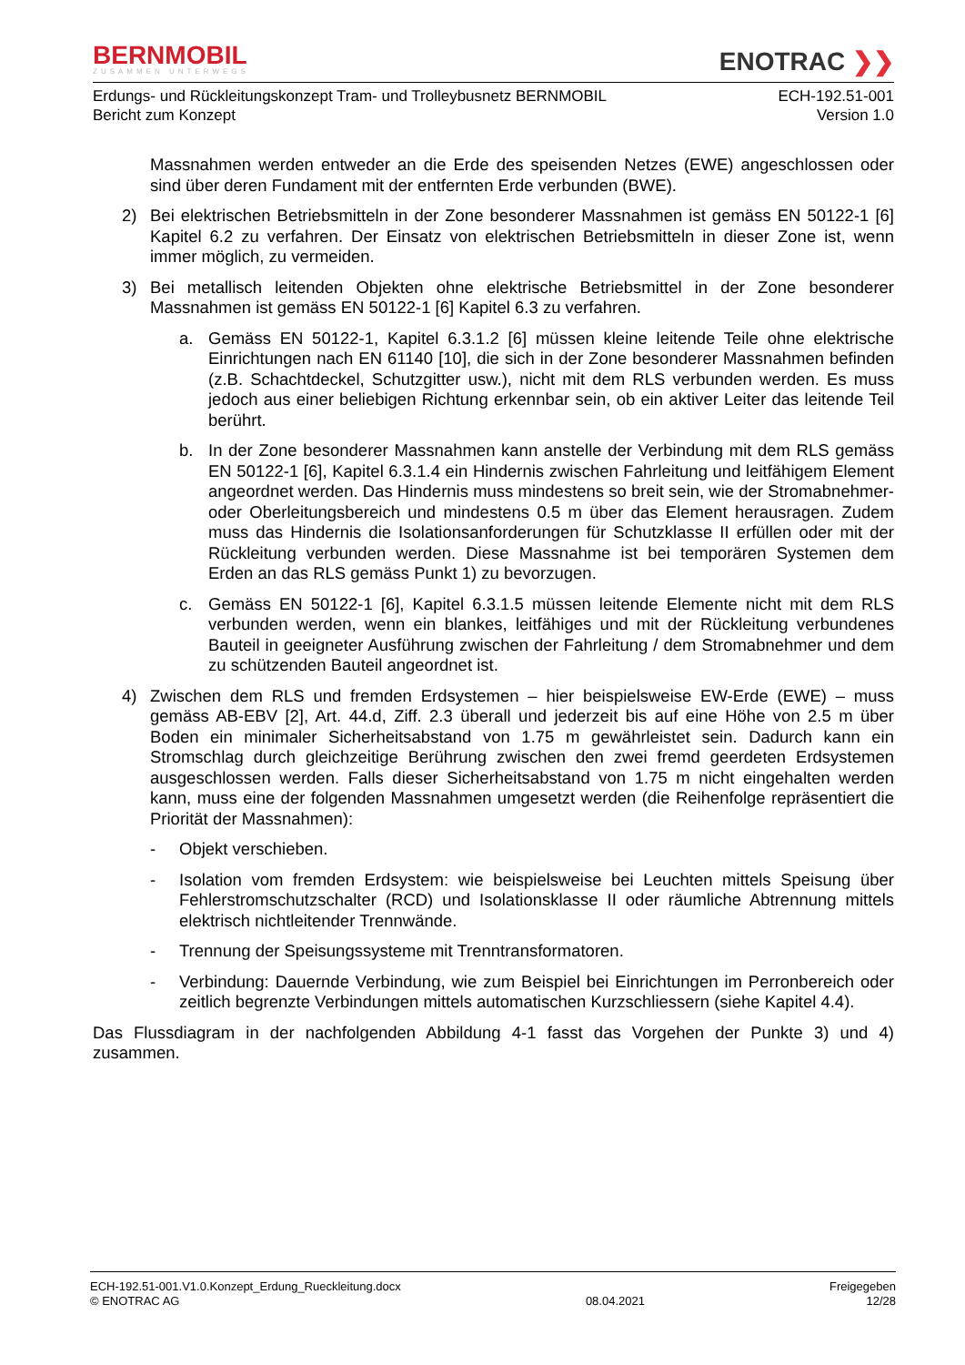BERNMOBIL
ZUSAMMEN UNTERWEGS
ENOTRAC ❯❯
Erdungs- und Rückleitungskonzept Tram- und Trolleybusnetz BERNMOBIL
Bericht zum Konzept
ECH-192.51-001
Version 1.0
Massnahmen werden entweder an die Erde des speisenden Netzes (EWE) angeschlossen oder sind über deren Fundament mit der entfernten Erde verbunden (BWE).
2) Bei elektrischen Betriebsmitteln in der Zone besonderer Massnahmen ist gemäss EN 50122-1 [6] Kapitel 6.2 zu verfahren. Der Einsatz von elektrischen Betriebsmitteln in dieser Zone ist, wenn immer möglich, zu vermeiden.
3) Bei metallisch leitenden Objekten ohne elektrische Betriebsmittel in der Zone besonderer Massnahmen ist gemäss EN 50122-1 [6] Kapitel 6.3 zu verfahren.
a. Gemäss EN 50122-1, Kapitel 6.3.1.2 [6] müssen kleine leitende Teile ohne elektrische Einrichtungen nach EN 61140 [10], die sich in der Zone besonderer Massnahmen befinden (z.B. Schachtdeckel, Schutzgitter usw.), nicht mit dem RLS verbunden werden. Es muss jedoch aus einer beliebigen Richtung erkennbar sein, ob ein aktiver Leiter das leitende Teil berührt.
b. In der Zone besonderer Massnahmen kann anstelle der Verbindung mit dem RLS gemäss EN 50122-1 [6], Kapitel 6.3.1.4 ein Hindernis zwischen Fahrleitung und leitfähigem Element angeordnet werden. Das Hindernis muss mindestens so breit sein, wie der Stromabnehmer- oder Oberleitungsbereich und mindestens 0.5 m über das Element herausragen. Zudem muss das Hindernis die Isolationsanforderungen für Schutzklasse II erfüllen oder mit der Rückleitung verbunden werden. Diese Massnahme ist bei temporären Systemen dem Erden an das RLS gemäss Punkt 1) zu bevorzugen.
c. Gemäss EN 50122-1 [6], Kapitel 6.3.1.5 müssen leitende Elemente nicht mit dem RLS verbunden werden, wenn ein blankes, leitfähiges und mit der Rückleitung verbundenes Bauteil in geeigneter Ausführung zwischen der Fahrleitung / dem Stromabnehmer und dem zu schützenden Bauteil angeordnet ist.
4) Zwischen dem RLS und fremden Erdsystemen – hier beispielsweise EW-Erde (EWE) – muss gemäss AB-EBV [2], Art. 44.d, Ziff. 2.3 überall und jederzeit bis auf eine Höhe von 2.5 m über Boden ein minimaler Sicherheitsabstand von 1.75 m gewährleistet sein. Dadurch kann ein Stromschlag durch gleichzeitige Berührung zwischen den zwei fremd geerdeten Erdsystemen ausgeschlossen werden. Falls dieser Sicherheitsabstand von 1.75 m nicht eingehalten werden kann, muss eine der folgenden Massnahmen umgesetzt werden (die Reihenfolge repräsentiert die Priorität der Massnahmen):
- Objekt verschieben.
- Isolation vom fremden Erdsystem: wie beispielsweise bei Leuchten mittels Speisung über Fehlerstromschutzschalter (RCD) und Isolationsklasse II oder räumliche Abtrennung mittels elektrisch nichtleitender Trennwände.
- Trennung der Speisungssysteme mit Trenntransformatoren.
- Verbindung: Dauernde Verbindung, wie zum Beispiel bei Einrichtungen im Perronbereich oder zeitlich begrenzte Verbindungen mittels automatischen Kurzschliessern (siehe Kapitel 4.4).
Das Flussdiagram in der nachfolgenden Abbildung 4-1 fasst das Vorgehen der Punkte 3) und 4) zusammen.
ECH-192.51-001.V1.0.Konzept_Erdung_Rueckleitung.docx
© ENOTRAC AG
08.04.2021 Freigegeben
12/28